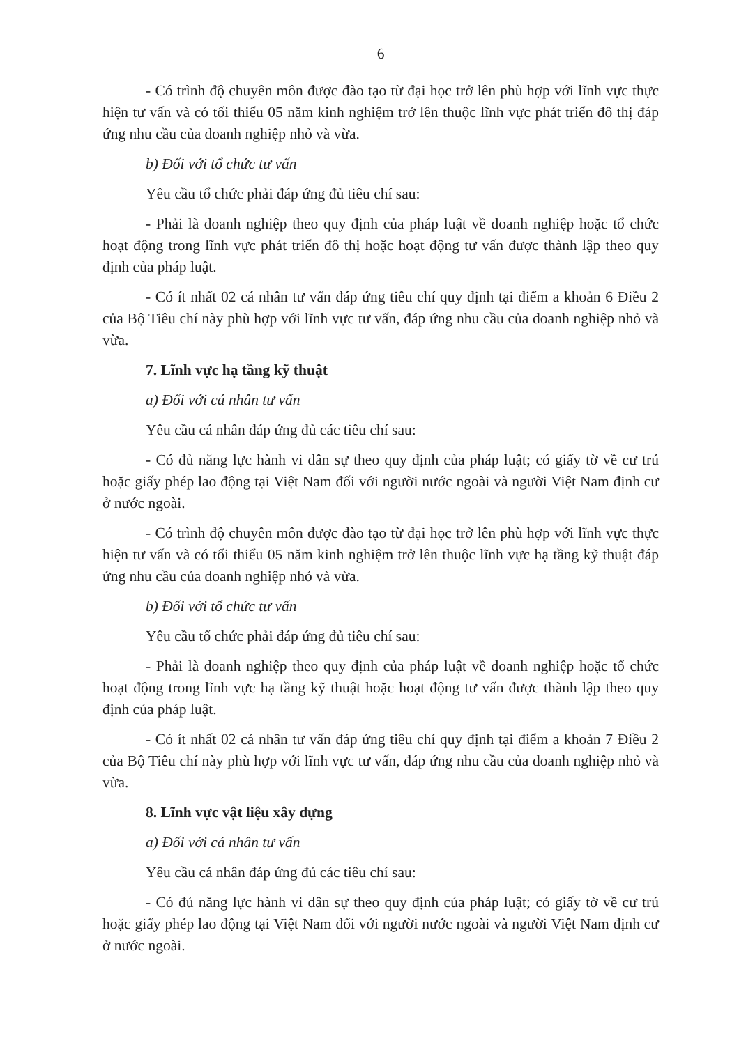6
- Có trình độ chuyên môn được đào tạo từ đại học trở lên phù hợp với lĩnh vực thực hiện tư vấn và có tối thiểu 05 năm kinh nghiệm trở lên thuộc lĩnh vực phát triển đô thị đáp ứng nhu cầu của doanh nghiệp nhỏ và vừa.
b) Đối với tổ chức tư vấn
Yêu cầu tổ chức phải đáp ứng đủ tiêu chí sau:
- Phải là doanh nghiệp theo quy định của pháp luật về doanh nghiệp hoặc tổ chức hoạt động trong lĩnh vực phát triển đô thị hoặc hoạt động tư vấn được thành lập theo quy định của pháp luật.
- Có ít nhất 02 cá nhân tư vấn đáp ứng tiêu chí quy định tại điểm a khoản 6 Điều 2 của Bộ Tiêu chí này phù hợp với lĩnh vực tư vấn, đáp ứng nhu cầu của doanh nghiệp nhỏ và vừa.
7. Lĩnh vực hạ tầng kỹ thuật
a) Đối với cá nhân tư vấn
Yêu cầu cá nhân đáp ứng đủ các tiêu chí sau:
- Có đủ năng lực hành vi dân sự theo quy định của pháp luật; có giấy tờ về cư trú hoặc giấy phép lao động tại Việt Nam đối với người nước ngoài và người Việt Nam định cư ở nước ngoài.
- Có trình độ chuyên môn được đào tạo từ đại học trở lên phù hợp với lĩnh vực thực hiện tư vấn và có tối thiểu 05 năm kinh nghiệm trở lên thuộc lĩnh vực hạ tầng kỹ thuật đáp ứng nhu cầu của doanh nghiệp nhỏ và vừa.
b) Đối với tổ chức tư vấn
Yêu cầu tổ chức phải đáp ứng đủ tiêu chí sau:
- Phải là doanh nghiệp theo quy định của pháp luật về doanh nghiệp hoặc tổ chức hoạt động trong lĩnh vực hạ tầng kỹ thuật hoặc hoạt động tư vấn được thành lập theo quy định của pháp luật.
- Có ít nhất 02 cá nhân tư vấn đáp ứng tiêu chí quy định tại điểm a khoản 7 Điều 2 của Bộ Tiêu chí này phù hợp với lĩnh vực tư vấn, đáp ứng nhu cầu của doanh nghiệp nhỏ và vừa.
8. Lĩnh vực vật liệu xây dựng
a) Đối với cá nhân tư vấn
Yêu cầu cá nhân đáp ứng đủ các tiêu chí sau:
- Có đủ năng lực hành vi dân sự theo quy định của pháp luật; có giấy tờ về cư trú hoặc giấy phép lao động tại Việt Nam đối với người nước ngoài và người Việt Nam định cư ở nước ngoài.